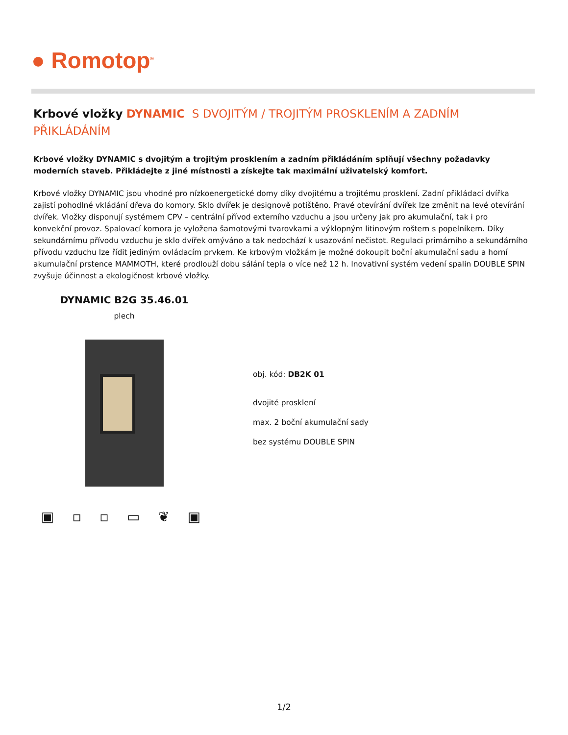● Romotop<sup>®</sup>
Krbové vložky DYNAMIC S DVOJITÝM / TROJITÝM PROSKLENÍM A ZADNÍM PŘIKLÁDÁNÍM
Krbové vložky DYNAMIC s dvojitým a trojitým prosklením a zadním přikládáním splňují všechny požadavky moderních staveb. Přikládejte z jiné místnosti a získejte tak maximální uživatelský komfort.
Krbové vložky DYNAMIC jsou vhodné pro nízkoenergetické domy díky dvojitému a trojitému prosklení. Zadní přikládací dvířka zajistí pohodlné vkládání dřeva do komory. Sklo dvířek je designově potištěno. Pravé otevírání dvířek lze změnit na levé otevírání dvířek. Vložky disponují systémem CPV – centrální přívod externího vzduchu a jsou určeny jak pro akumulační, tak i pro konvekční provoz. Spalovací komora je vyložena šamotovými tvarovkami a výklopným litinovým roštem s popelníkem. Díky sekundárnímu přívodu vzduchu je sklo dvířek omýváno a tak nedochází k usazování nečistot. Regulaci primárního a sekundárního přívodu vzduchu lze řídit jediným ovládacím prvkem. Ke krbovým vložkám je možné dokoupit boční akumulační sadu a horní akumulační prstence MAMMOTH, které prodlouží dobu sálání tepla o více než 12 h. Inovativní systém vedení spalin DOUBLE SPIN zvyšuje účinnost a ekologičnost krbové vložky.
DYNAMIC B2G 35.46.01
plech
▣ ▫ ▫ ▭ ❦ ▣
obj. kód: DB2K 01
dvojité prosklení
max. 2 boční akumulační sady
bez systému DOUBLE SPIN
1/2